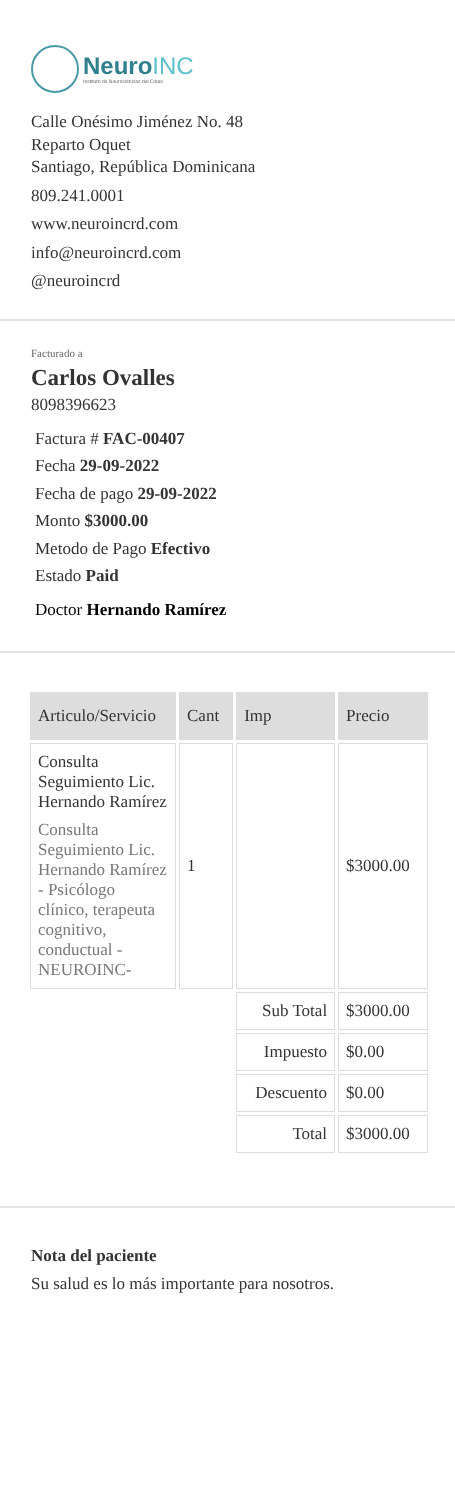NeuroINC
Instituto de Neurociencias del Cibao
Calle Onésimo Jiménez No. 48
Reparto Oquet
Santiago, República Dominicana
809.241.0001
www.neuroincrd.com
info@neuroincrd.com
@neuroincrd
Facturado a
Carlos Ovalles
8098396623
Factura # FAC-00407
Fecha 29-09-2022
Fecha de pago 29-09-2022
Monto $3000.00
Metodo de Pago Efectivo
Estado Paid
Doctor Hernando Ramírez
| Articulo/Servicio | Cant | Imp | Precio |
| --- | --- | --- | --- |
| Consulta Seguimiento Lic. Hernando Ramírez Consulta Seguimiento Lic. Hernando Ramírez - Psicólogo clínico, terapeuta cognitivo, conductual - NEUROINC- | 1 | | $3000.00 |
| | | Sub Total | $3000.00 |
| | | Impuesto | $0.00 |
| | | Descuento | $0.00 |
| | | Total | $3000.00 |
Nota del paciente
Su salud es lo más importante para nosotros.